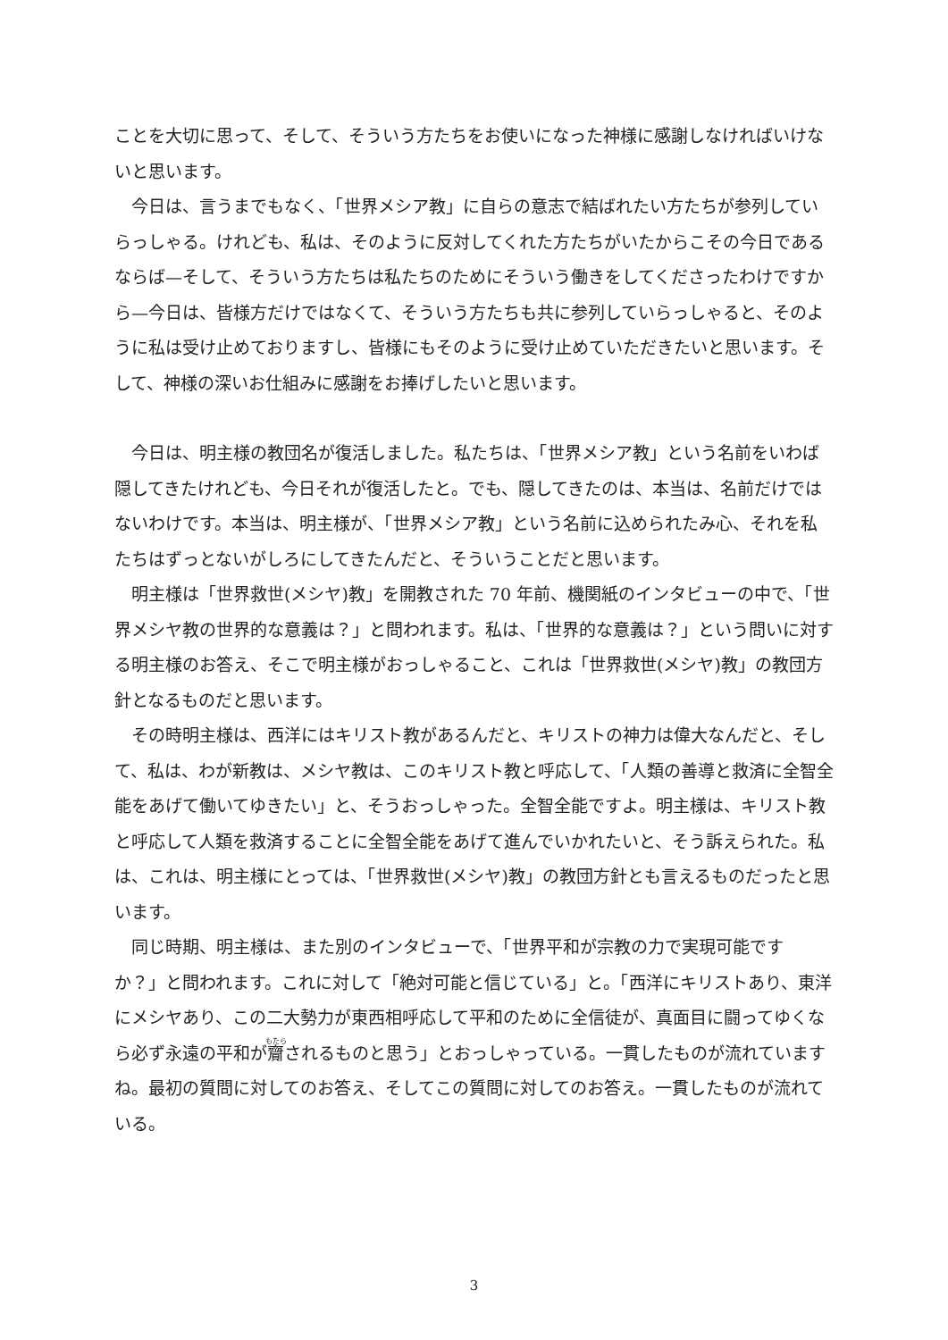ことを大切に思って、そして、そういう方たちをお使いになった神様に感謝しなければいけないと思います。
今日は、言うまでもなく、「世界メシア教」に自らの意志で結ばれたい方たちが参列していらっしゃる。けれども、私は、そのように反対してくれた方たちがいたからこその今日であるならば—そして、そういう方たちは私たちのためにそういう働きをしてくださったわけですから—今日は、皆様方だけではなくて、そういう方たちも共に参列していらっしゃると、そのように私は受け止めておりますし、皆様にもそのように受け止めていただきたいと思います。そして、神様の深いお仕組みに感謝をお捧げしたいと思います。
今日は、明主様の教団名が復活しました。私たちは、「世界メシア教」という名前をいわば隠してきたけれども、今日それが復活したと。でも、隠してきたのは、本当は、名前だけではないわけです。本当は、明主様が、「世界メシア教」という名前に込められたみ心、それを私たちはずっとないがしろにしてきたんだと、そういうことだと思います。
明主様は「世界救世(メシヤ)教」を開教された 70 年前、機関紙のインタビューの中で、「世界メシヤ教の世界的な意義は？」と問われます。私は、「世界的な意義は？」という問いに対する明主様のお答え、そこで明主様がおっしゃること、これは「世界救世(メシヤ)教」の教団方針となるものだと思います。
その時明主様は、西洋にはキリスト教があるんだと、キリストの神力は偉大なんだと、そして、私は、わが新教は、メシヤ教は、このキリスト教と呼応して、「人類の善導と救済に全智全能をあげて働いてゆきたい」と、そうおっしゃった。全智全能ですよ。明主様は、キリスト教と呼応して人類を救済することに全智全能をあげて進んでいかれたいと、そう訴えられた。私は、これは、明主様にとっては、「世界救世(メシヤ)教」の教団方針とも言えるものだったと思います。
同じ時期、明主様は、また別のインタビューで、「世界平和が宗教の力で実現可能ですか？」と問われます。これに対して「絶対可能と信じている」と。「西洋にキリストあり、東洋にメシヤあり、この二大勢力が東西相呼応して平和のために全信徒が、真面目に闘ってゆくなら必ず永遠の平和が齎されるものと思う」とおっしゃっている。一貫したものが流れていますね。最初の質問に対してのお答え、そしてこの質問に対してのお答え。一貫したものが流れている。
3